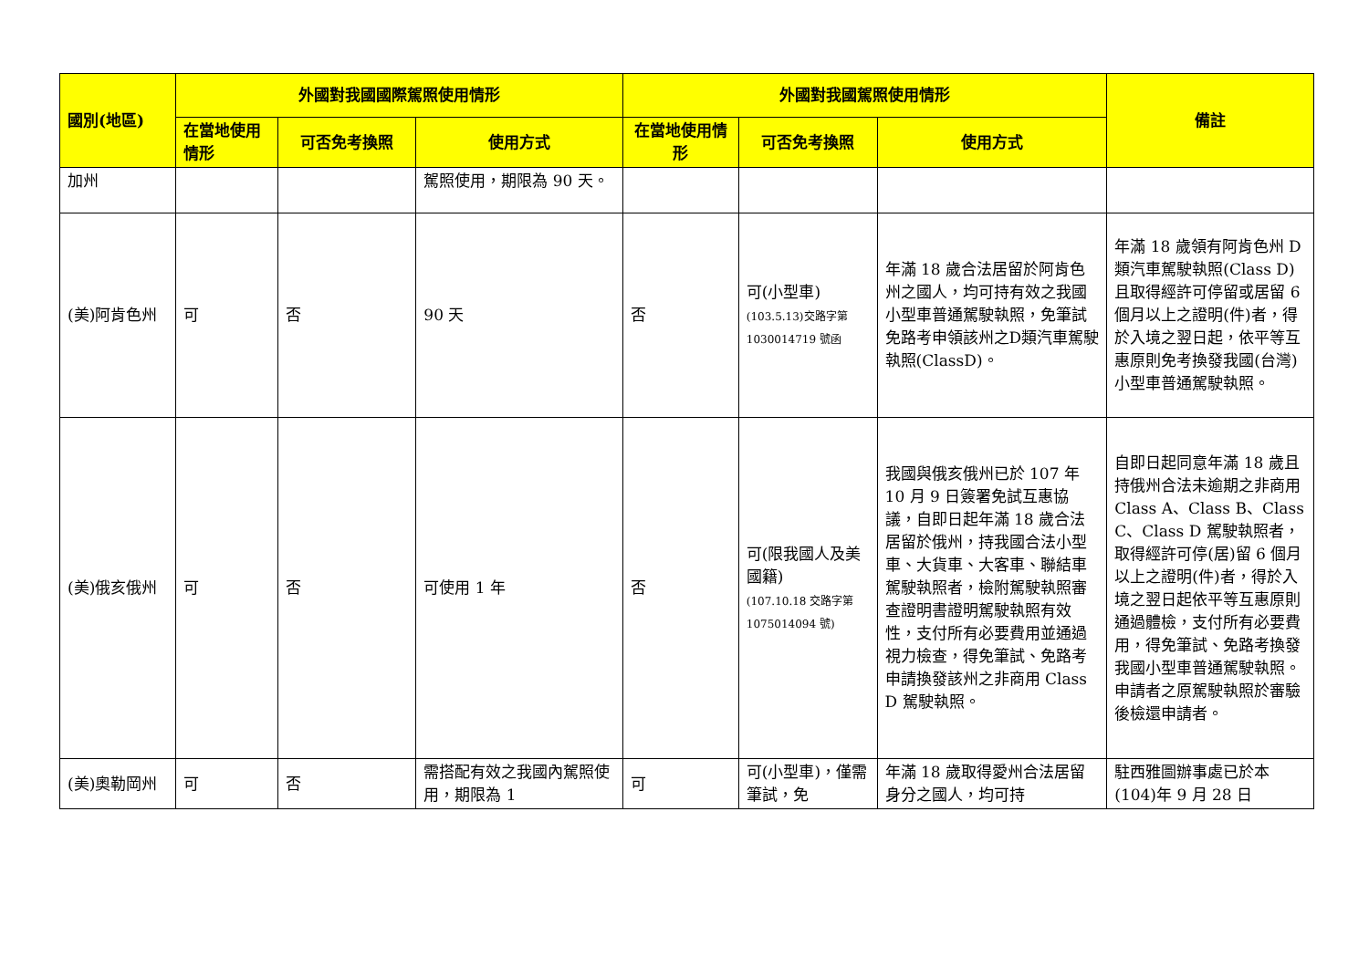| 國別(地區) | 外國對我國國際駕照使用情形 | | | 外國對我國駕照使用情形 | | | 備註 |
| --- | --- | --- | --- | --- | --- | --- | --- |
| | 在當地使用情形 | 可否免考換照 | 使用方式 | 在當地使用情形 | 可否免考換照 | 使用方式 | |
| 加州 | | | 駕照使用，期限為 90 天。 | | | | |
| (美)阿肯色州 | 可 | 否 | 90 天 | 否 | 可(小型車) (103.5.13)交路字第 1030014719 號函 | 年滿 18 歲合法居留於阿肯色州之國人，均可持有效之我國小型車普通駕駛執照，免筆試免路考申領該州之D類汽車駕駛執照(ClassD)。 | 年滿 18 歲領有阿肯色州 D 類汽車駕駛執照(Class D)且取得經許可停留或居留 6 個月以上之證明(件)者，得於入境之翌日起，依平等互惠原則免考換發我國(台灣)小型車普通駕駛執照。 |
| (美)俄亥俄州 | 可 | 否 | 可使用 1 年 | 否 | 可(限我國人及美國籍) (107.10.18 交路字第 1075014094 號) | 我國與俄亥俄州已於 107 年 10 月 9 日簽署免試互惠協議，自即日起年滿 18 歲合法居留於俄州，持我國合法小型車、大貨車、大客車、聯結車駕駛執照者，檢附駕駛執照審查證明書證明駕駛執照有效性，支付所有必要費用並通過視力檢查，得免筆試、免路考申請換發該州之非商用 Class D 駕駛執照。 | 自即日起同意年滿 18 歲且持俄州合法未逾期之非商用 Class A、Class B、Class C、Class D 駕駛執照者，取得經許可停(居)留 6 個月以上之證明(件)者，得於入境之翌日起依平等互惠原則通過體檢，支付所有必要費用，得免筆試、免路考換發我國小型車普通駕駛執照。申請者之原駕駛執照於審驗後檢還申請者。 |
| (美)奧勒岡州 | 可 | 否 | 需搭配有效之我國內駕照使用，期限為 1 | 可 | 可(小型車)，僅需筆試，免 | 年滿 18 歲取得愛州合法居留身分之國人，均可持 | 駐西雅圖辦事處已於本(104)年 9 月 28 日 |